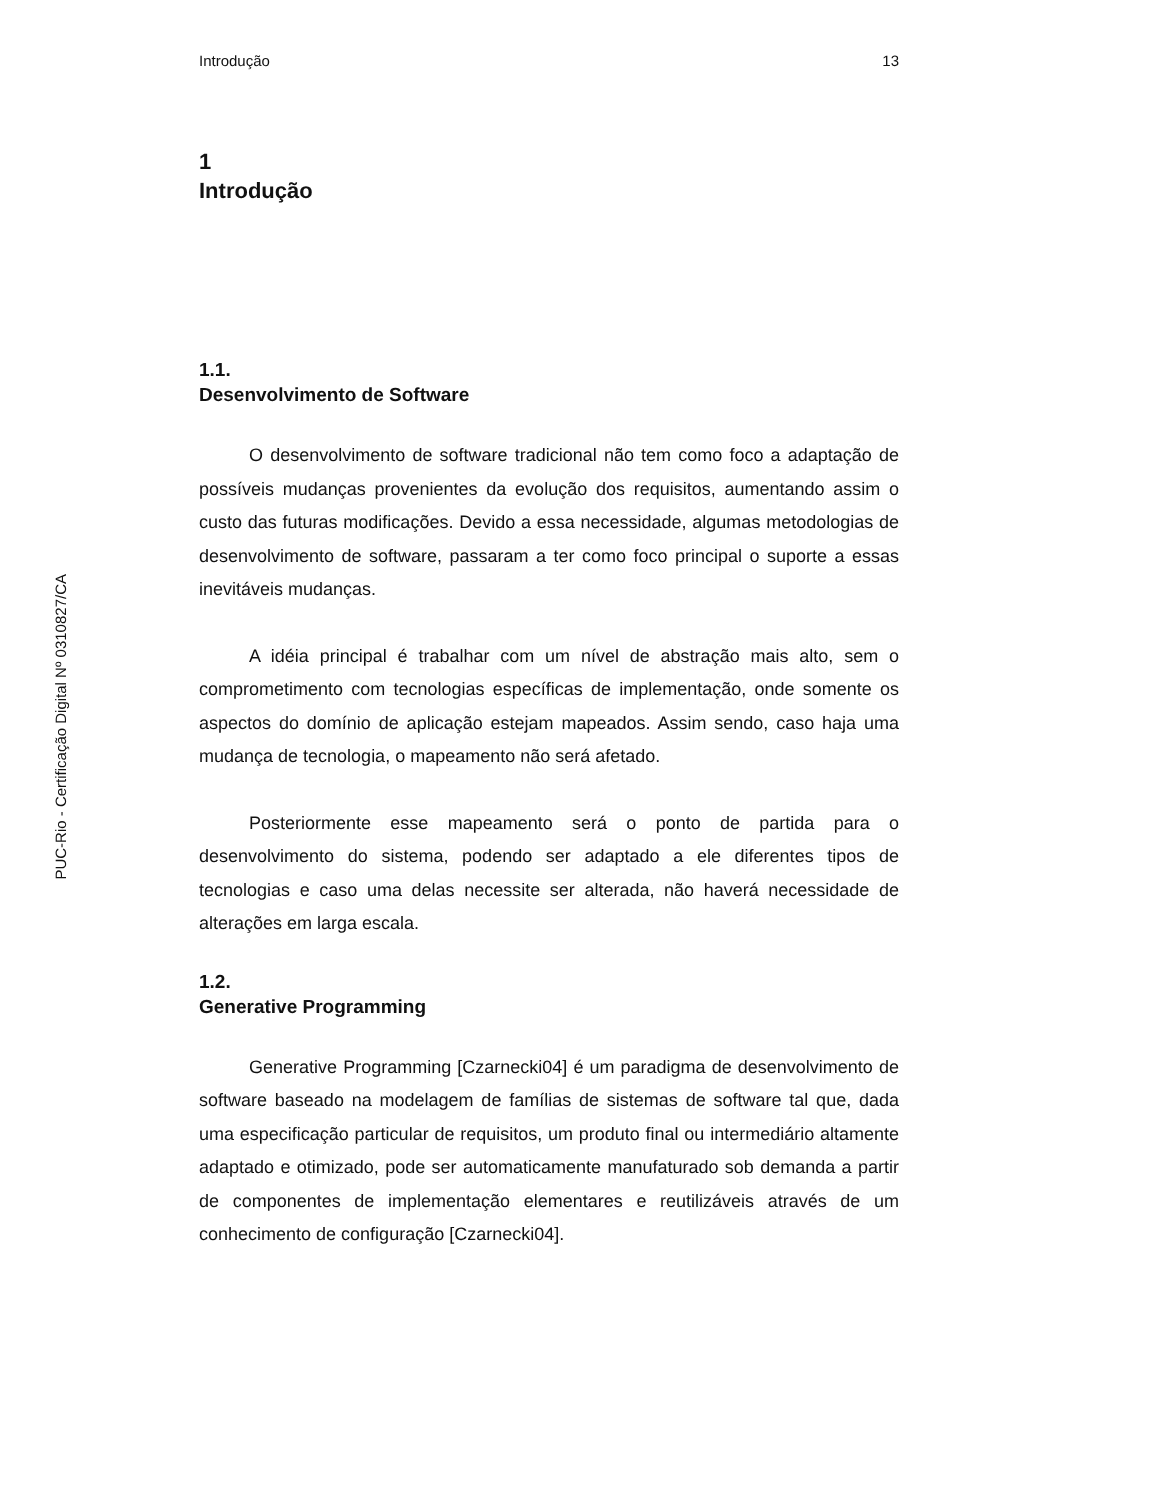PUC-Rio - Certificação Digital Nº 0310827/CA
Introdução 13
1
Introdução
1.1.
Desenvolvimento de Software
O desenvolvimento de software tradicional não tem como foco a adaptação de possíveis mudanças provenientes da evolução dos requisitos, aumentando assim o custo das futuras modificações. Devido a essa necessidade, algumas metodologias de desenvolvimento de software, passaram a ter como foco principal o suporte a essas inevitáveis mudanças.
A idéia principal é trabalhar com um nível de abstração mais alto, sem o comprometimento com tecnologias específicas de implementação, onde somente os aspectos do domínio de aplicação estejam mapeados. Assim sendo, caso haja uma mudança de tecnologia, o mapeamento não será afetado.
Posteriormente esse mapeamento será o ponto de partida para o desenvolvimento do sistema, podendo ser adaptado a ele diferentes tipos de tecnologias e caso uma delas necessite ser alterada, não haverá necessidade de alterações em larga escala.
1.2.
Generative Programming
Generative Programming [Czarnecki04] é um paradigma de desenvolvimento de software baseado na modelagem de famílias de sistemas de software tal que, dada uma especificação particular de requisitos, um produto final ou intermediário altamente adaptado e otimizado, pode ser automaticamente manufaturado sob demanda a partir de componentes de implementação elementares e reutilizáveis através de um conhecimento de configuração [Czarnecki04].